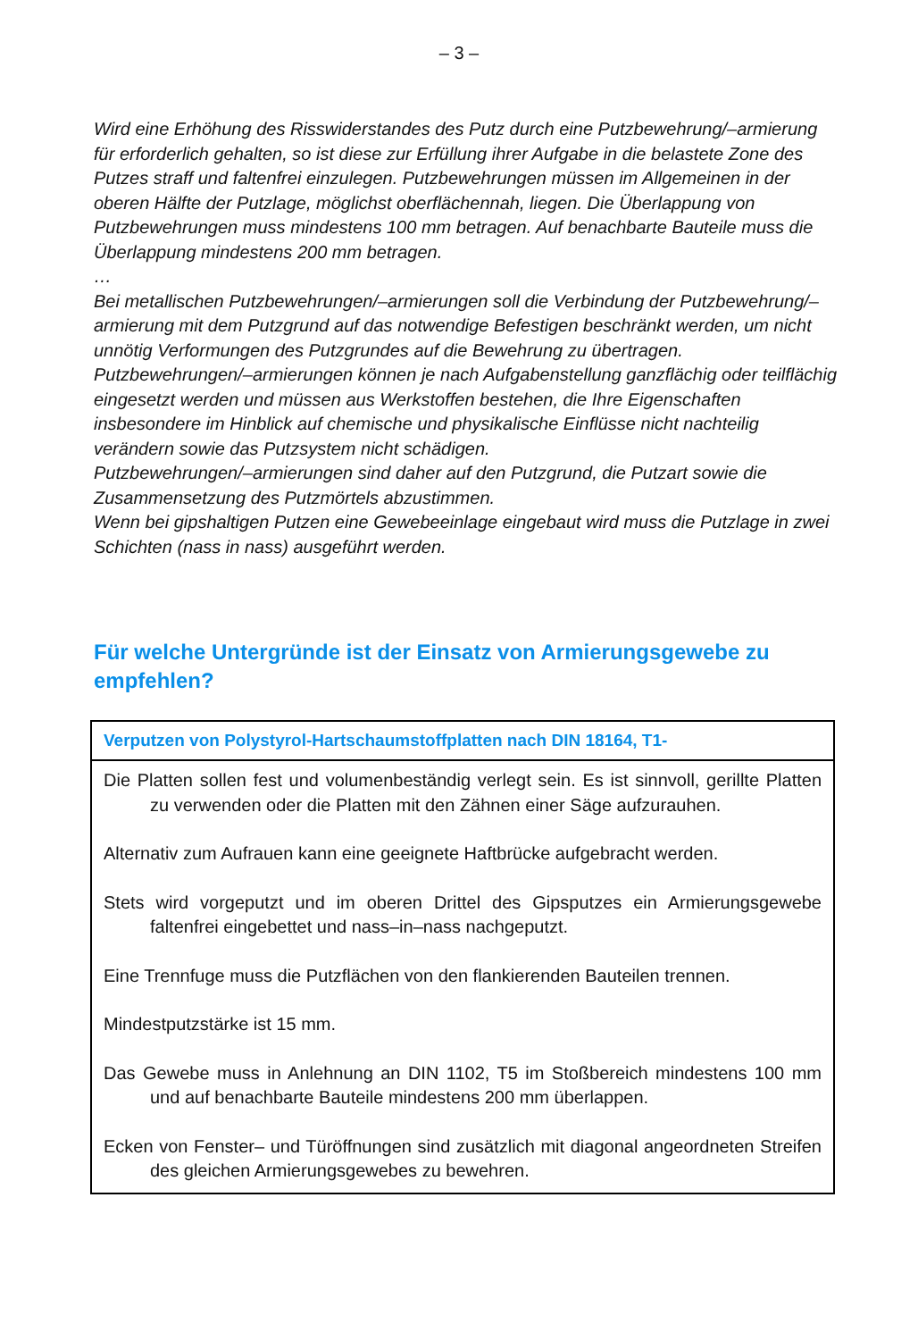– 3 –
Wird eine Erhöhung des Risswiderstandes des Putz durch eine Putzbewehrung/–armierung für erforderlich gehalten, so ist diese zur Erfüllung ihrer Aufgabe in die belastete Zone des Putzes straff und faltenfrei einzulegen. Putzbewehrungen müssen im Allgemeinen in der oberen Hälfte der Putzlage, möglichst oberflächennah, liegen. Die Überlappung von Putzbewehrungen muss mindestens 100 mm betragen. Auf benachbarte Bauteile muss die Überlappung mindestens 200 mm betragen.
…
Bei metallischen Putzbewehrungen/–armierungen soll die Verbindung der Putzbewehrung/–armierung mit dem Putzgrund auf das notwendige Befestigen beschränkt werden, um nicht unnötig Verformungen des Putzgrundes auf die Bewehrung zu übertragen.
Putzbewehrungen/–armierungen können je nach Aufgabenstellung ganzflächig oder teilflächig eingesetzt werden und müssen aus Werkstoffen bestehen, die Ihre Eigenschaften insbesondere im Hinblick auf chemische und physikalische Einflüsse nicht nachteilig verändern sowie das Putzsystem nicht schädigen.
Putzbewehrungen/–armierungen sind daher auf den Putzgrund, die Putzart sowie die Zusammensetzung des Putzmörtels abzustimmen.
Wenn bei gipshaltigen Putzen eine Gewebeeinlage eingebaut wird muss die Putzlage in zwei Schichten (nass in nass) ausgeführt werden.
Für welche Untergründe ist der Einsatz von Armierungsgewebe zu empfehlen?
| Verputzen von Polystyrol-Hartschaumstoffplatten nach DIN 18164, T1- |
| --- |
| Die Platten sollen fest und volumenbeständig verlegt sein. Es ist sinnvoll, gerillte Platten zu verwenden oder die Platten mit den Zähnen einer Säge aufzurauhen. Alternativ zum Aufrauen kann eine geeignete Haftbrücke aufgebracht werden. Stets wird vorgeputzt und im oberen Drittel des Gipsputzes ein Armierungsgewebe faltenfrei eingebettet und nass–in–nass nachgeputzt. Eine Trennfuge muss die Putzflächen von den flankierenden Bauteilen trennen. Mindestputzstärke ist 15 mm. Das Gewebe muss in Anlehnung an DIN 1102, T5 im Stoßbereich mindestens 100 mm und auf benachbarte Bauteile mindestens 200 mm überlappen. Ecken von Fenster– und Türöffnungen sind zusätzlich mit diagonal angeordneten Streifen des gleichen Armierungsgewebes zu bewehren. |